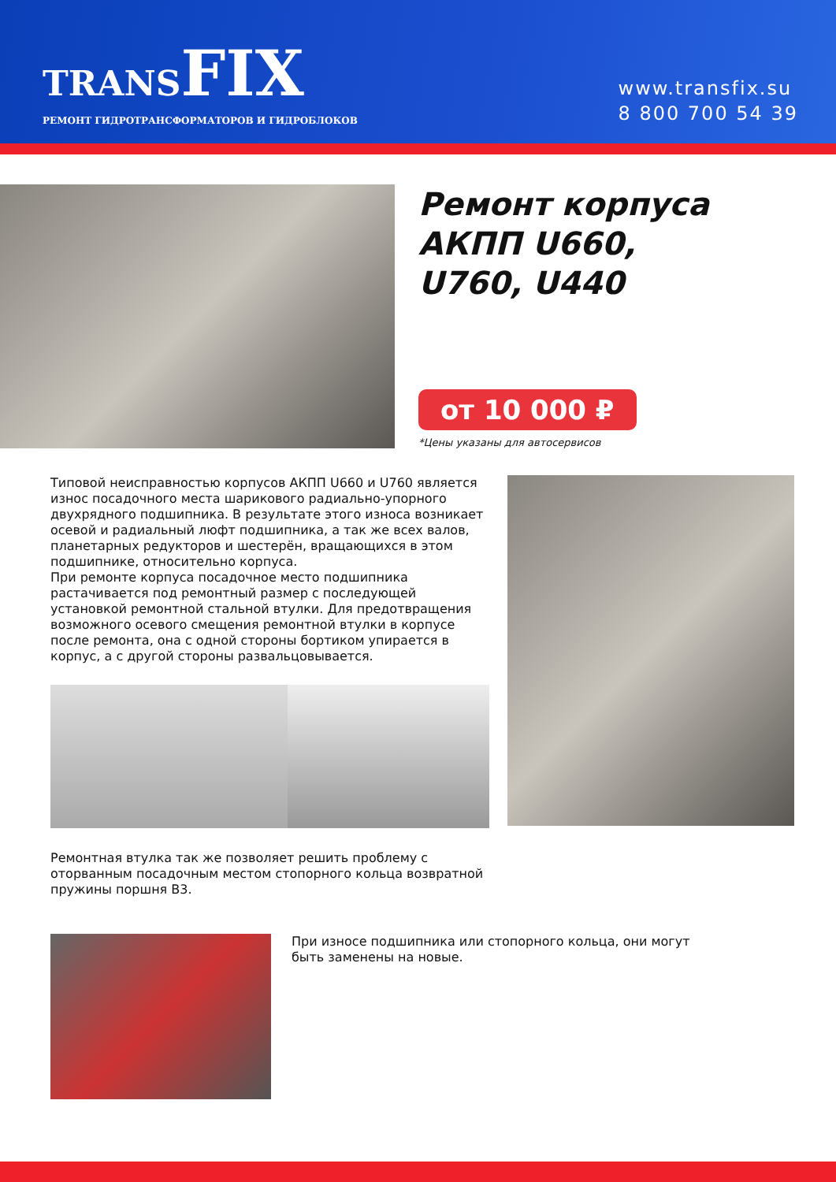TRANS FIX
РЕМОНТ ГИДРОТРАНСФОРМАТОРОВ И ГИДРОБЛОКОВ
www.transfix.su
8 800 700 54 39
Ремонт корпуса АКПП U660, U760, U440
от 10 000 ₽
*Цены указаны для автосервисов
Типовой неисправностью корпусов АКПП U660 и U760 является износ посадочного места шарикового радиально-упорного двухрядного подшипника. В результате этого износа возникает осевой и радиальный люфт подшипника, а так же всех валов, планетарных редукторов и шестерён, вращающихся в этом подшипнике, относительно корпуса.
При ремонте корпуса посадочное место подшипника растачивается под ремонтный размер с последующей установкой ремонтной стальной втулки. Для предотвращения возможного осевого смещения ремонтной втулки в корпусе после ремонта, она с одной стороны бортиком упирается в корпус, а с другой стороны развальцовывается.
Ремонтная втулка так же позволяет решить проблему с оторванным посадочным местом стопорного кольца возвратной пружины поршня B3.
При износе подшипника или стопорного кольца, они могут быть заменены на новые.